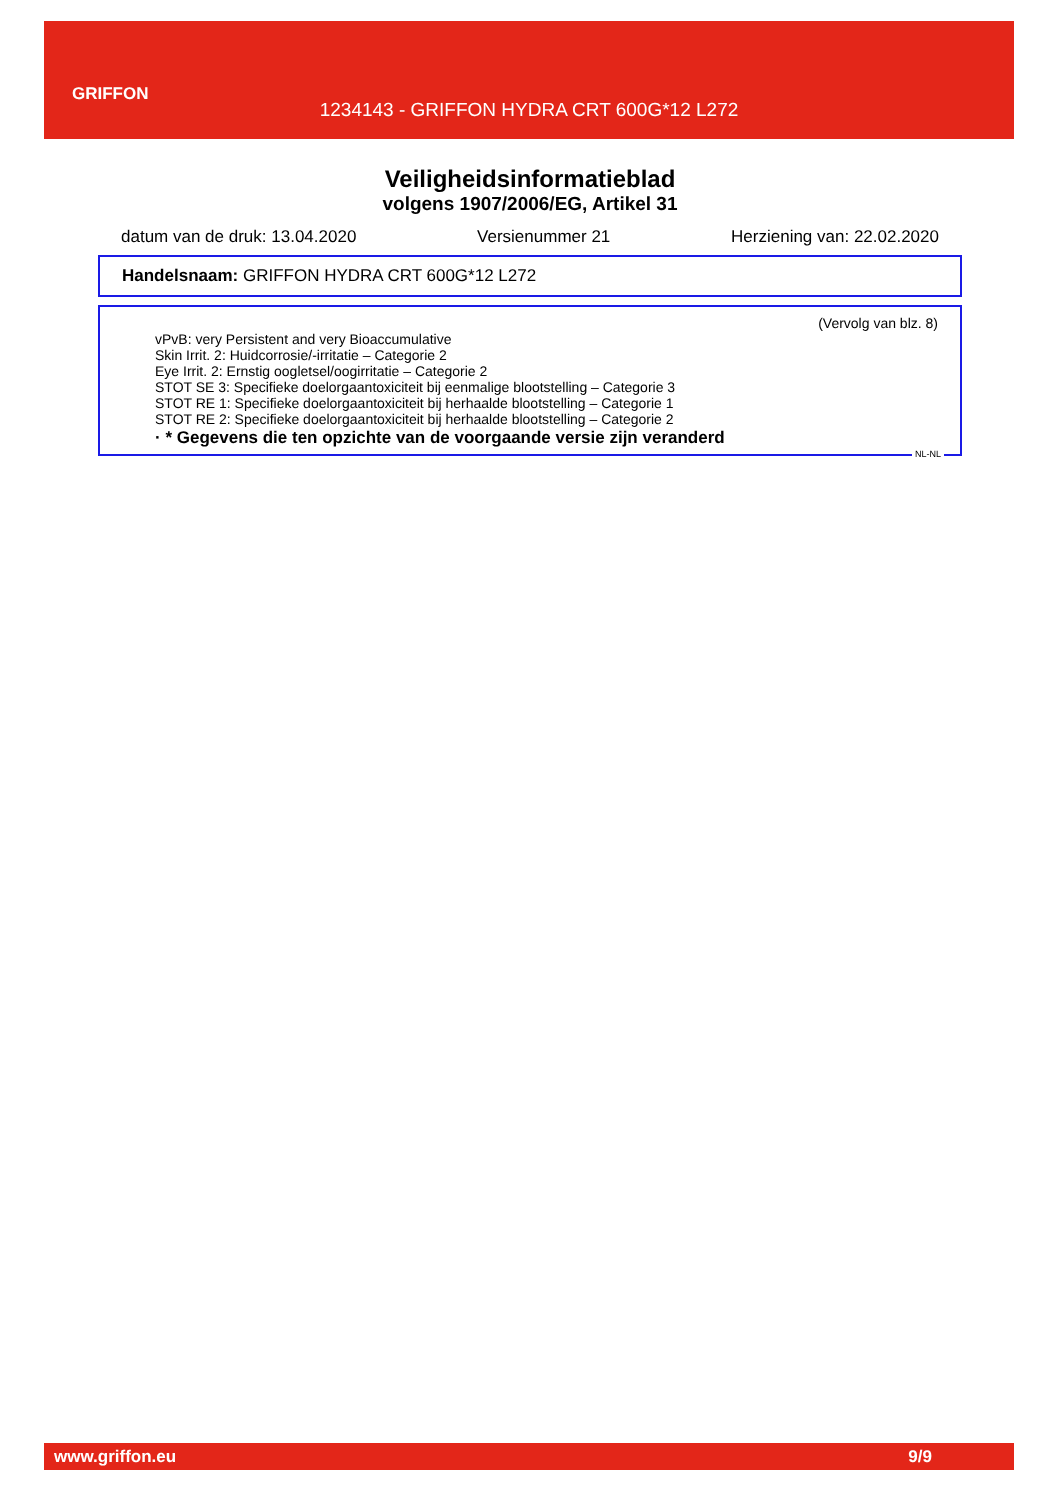GRIFFON
1234143 - GRIFFON HYDRA CRT 600G*12 L272
Veiligheidsinformatieblad
volgens 1907/2006/EG, Artikel 31
datum van de druk: 13.04.2020 Versienummer 21 Herziening van: 22.02.2020
Handelsnaam: GRIFFON HYDRA CRT 600G*12 L272
(Vervolg van blz. 8)
vPvB: very Persistent and very Bioaccumulative
Skin Irrit. 2: Huidcorrosie/-irritatie – Categorie 2
Eye Irrit. 2: Ernstig oogletsel/oogirritatie – Categorie 2
STOT SE 3: Specifieke doelorgaantoxiciteit bij eenmalige blootstelling – Categorie 3
STOT RE 1: Specifieke doelorgaantoxiciteit bij herhaalde blootstelling – Categorie 1
STOT RE 2: Specifieke doelorgaantoxiciteit bij herhaalde blootstelling – Categorie 2
· * Gegevens die ten opzichte van de voorgaande versie zijn veranderd
NL-NL
www.griffon.eu 9/9